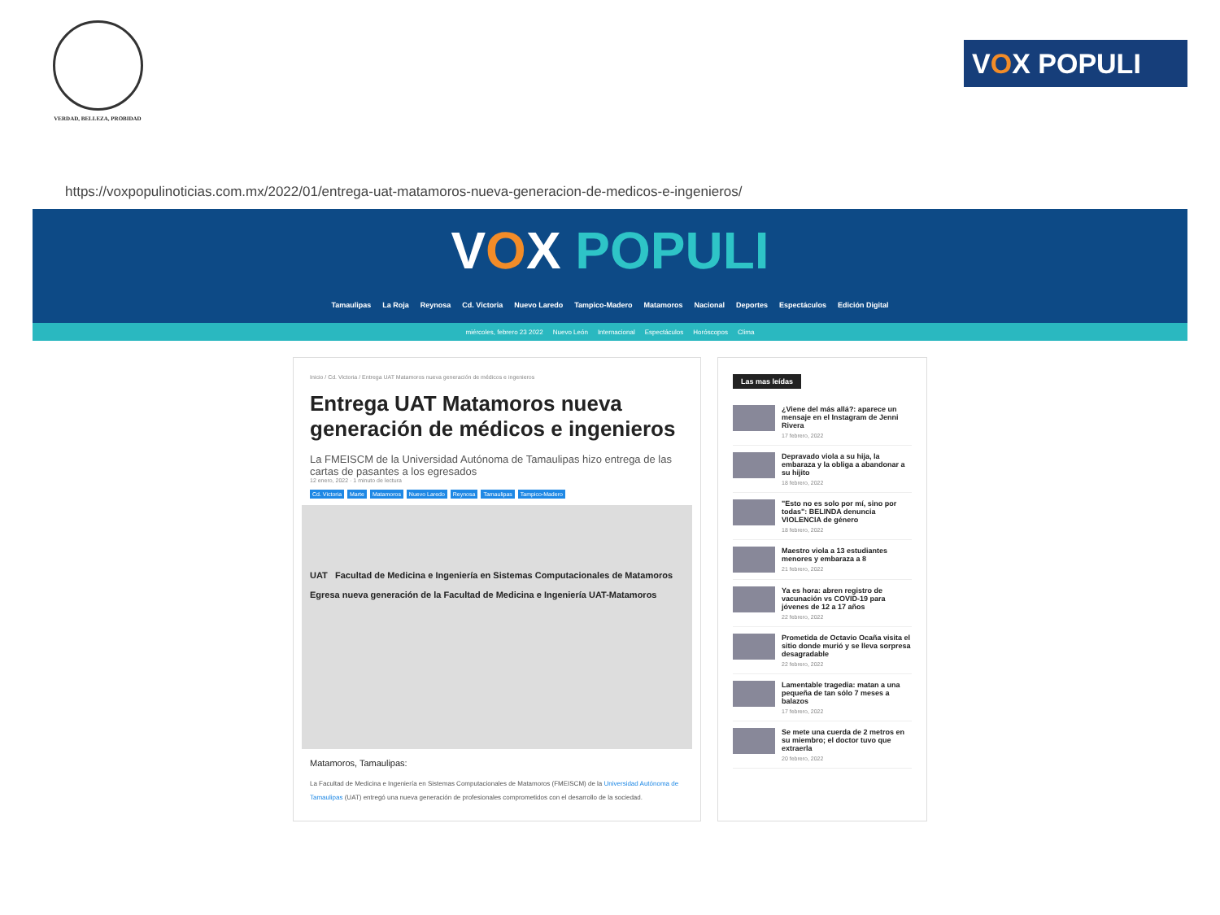VERDAD, BELLEZA, PROBIDAD
V O X POPULI
https://voxpopulinoticias.com.mx/2022/01/entrega-uat-matamoros-nueva-generacion-de-medicos-e-ingenieros/
VOX POPULI
Tamaulipas La Roja Reynosa Cd. Victoria Nuevo Laredo Tampico-Madero Matamoros Nacional Deportes Espectáculos Edición Digital
miércoles, febrero 23 2022 Nuevo León Internacional Espectáculos Horóscopos Clima
Inicio / Cd. Victoria / Entrega UAT Matamoros nueva generación de médicos e ingenieros
Entrega UAT Matamoros nueva generación de médicos e ingenieros
La FMEISCM de la Universidad Autónoma de Tamaulipas hizo entrega de las cartas de pasantes a los egresados
12 enero, 2022 · 1 minuto de lectura
Cd. Victoria Marte Matamoros Nuevo Laredo Reynosa Tamaulipas Tampico-Madero
UAT Facultad de Medicina e Ingeniería en Sistemas Computacionales de Matamoros
Egresa nueva generación de la Facultad de Medicina e Ingeniería UAT-Matamoros
Matamoros, Tamaulipas:
La Facultad de Medicina e Ingeniería en Sistemas Computacionales de Matamoros (FMEISCM) de la Universidad Autónoma de Tamaulipas (UAT) entregó una nueva generación de profesionales comprometidos con el desarrollo de la sociedad.
Las mas leídas
¿Viene del más allá?: aparece un mensaje en el Instagram de Jenni Rivera
17 febrero, 2022
Depravado viola a su hija, la embaraza y la obliga a abandonar a su hijito
18 febrero, 2022
"Esto no es solo por mí, sino por todas": BELINDA denuncia VIOLENCIA de género
18 febrero, 2022
Maestro viola a 13 estudiantes menores y embaraza a 8
21 febrero, 2022
Ya es hora: abren registro de vacunación vs COVID-19 para jóvenes de 12 a 17 años
22 febrero, 2022
Prometida de Octavio Ocaña visita el sitio donde murió y se lleva sorpresa desagradable
22 febrero, 2022
Lamentable tragedia: matan a una pequeña de tan sólo 7 meses a balazos
17 febrero, 2022
Se mete una cuerda de 2 metros en su miembro; el doctor tuvo que extraerla
20 febrero, 2022